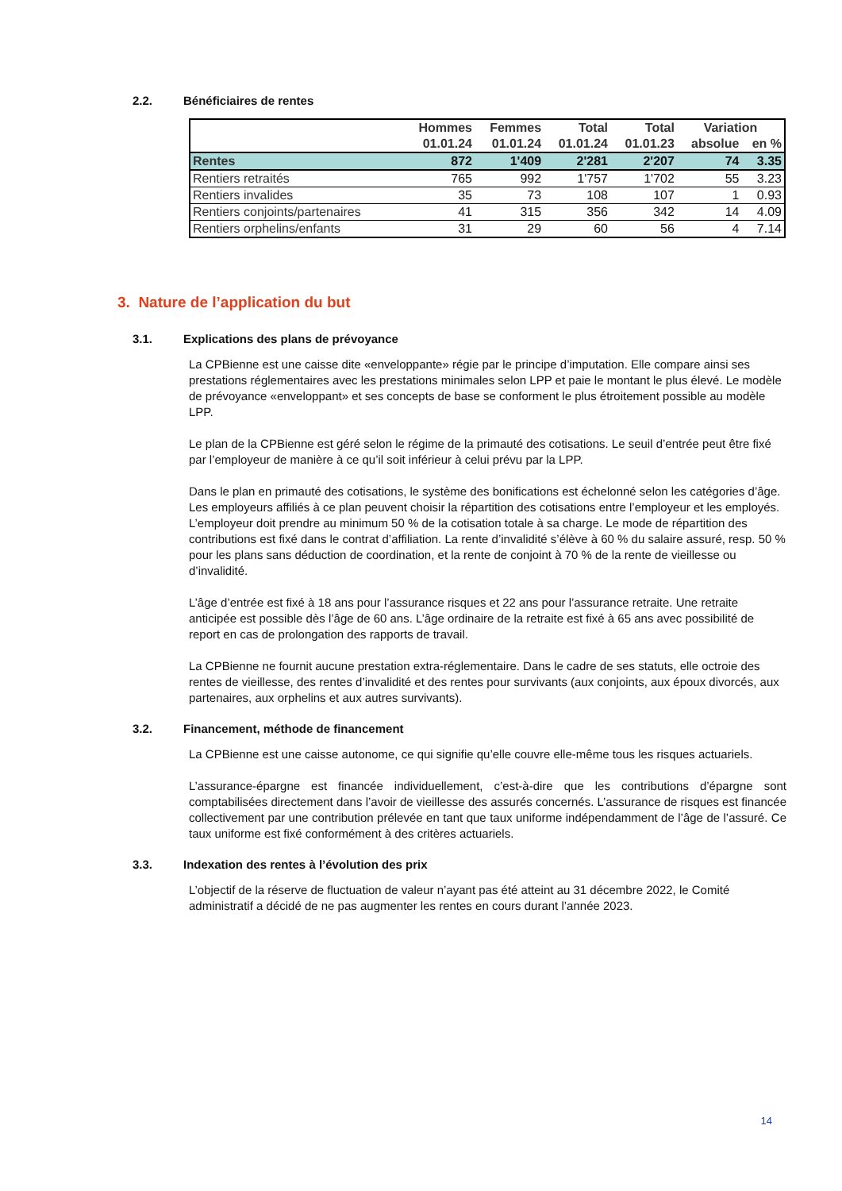2.2. Bénéficiaires de rentes
| | Hommes | Femmes | Total | Total | Variation | |
| --- | --- | --- | --- | --- | --- | --- |
| | 01.01.24 | 01.01.24 | 01.01.24 | 01.01.23 | absolue | en % |
| Rentes | 872 | 1'409 | 2'281 | 2'207 | 74 | 3.35 |
| Rentiers retraités | 765 | 992 | 1'757 | 1'702 | 55 | 3.23 |
| Rentiers invalides | 35 | 73 | 108 | 107 | 1 | 0.93 |
| Rentiers conjoints/partenaires | 41 | 315 | 356 | 342 | 14 | 4.09 |
| Rentiers orphelins/enfants | 31 | 29 | 60 | 56 | 4 | 7.14 |
3. Nature de l’application du but
3.1. Explications des plans de prévoyance
La CPBienne est une caisse dite «enveloppante» régie par le principe d’imputation. Elle compare ainsi ses prestations réglementaires avec les prestations minimales selon LPP et paie le montant le plus élevé. Le modèle de prévoyance «enveloppant» et ses concepts de base se conforment le plus étroitement possible au modèle LPP.
Le plan de la CPBienne est géré selon le régime de la primauté des cotisations. Le seuil d’entrée peut être fixé par l’employeur de manière à ce qu’il soit inférieur à celui prévu par la LPP.
Dans le plan en primauté des cotisations, le système des bonifications est échelonné selon les catégories d’âge. Les employeurs affiliés à ce plan peuvent choisir la répartition des cotisations entre l’employeur et les employés. L’employeur doit prendre au minimum 50 % de la cotisation totale à sa charge. Le mode de répartition des contributions est fixé dans le contrat d’affiliation. La rente d’invalidité s’élève à 60 % du salaire assuré, resp. 50 % pour les plans sans déduction de coordination, et la rente de conjoint à 70 % de la rente de vieillesse ou d’invalidité.
L’âge d’entrée est fixé à 18 ans pour l’assurance risques et 22 ans pour l’assurance retraite. Une retraite anticipée est possible dès l’âge de 60 ans. L’âge ordinaire de la retraite est fixé à 65 ans avec possibilité de report en cas de prolongation des rapports de travail.
La CPBienne ne fournit aucune prestation extra-réglementaire. Dans le cadre de ses statuts, elle octroie des rentes de vieillesse, des rentes d’invalidité et des rentes pour survivants (aux conjoints, aux époux divorcés, aux partenaires, aux orphelins et aux autres survivants).
3.2. Financement, méthode de financement
La CPBienne est une caisse autonome, ce qui signifie qu’elle couvre elle-même tous les risques actuariels.
L’assurance-épargne est financée individuellement, c’est-à-dire que les contributions d’épargne sont comptabilisées directement dans l’avoir de vieillesse des assurés concernés. L’assurance de risques est financée collectivement par une contribution prélevée en tant que taux uniforme indépendamment de l’âge de l’assuré. Ce taux uniforme est fixé conformément à des critères actuariels.
3.3. Indexation des rentes à l’évolution des prix
L’objectif de la réserve de fluctuation de valeur n’ayant pas été atteint au 31 décembre 2022, le Comité administratif a décidé de ne pas augmenter les rentes en cours durant l’année 2023.
14